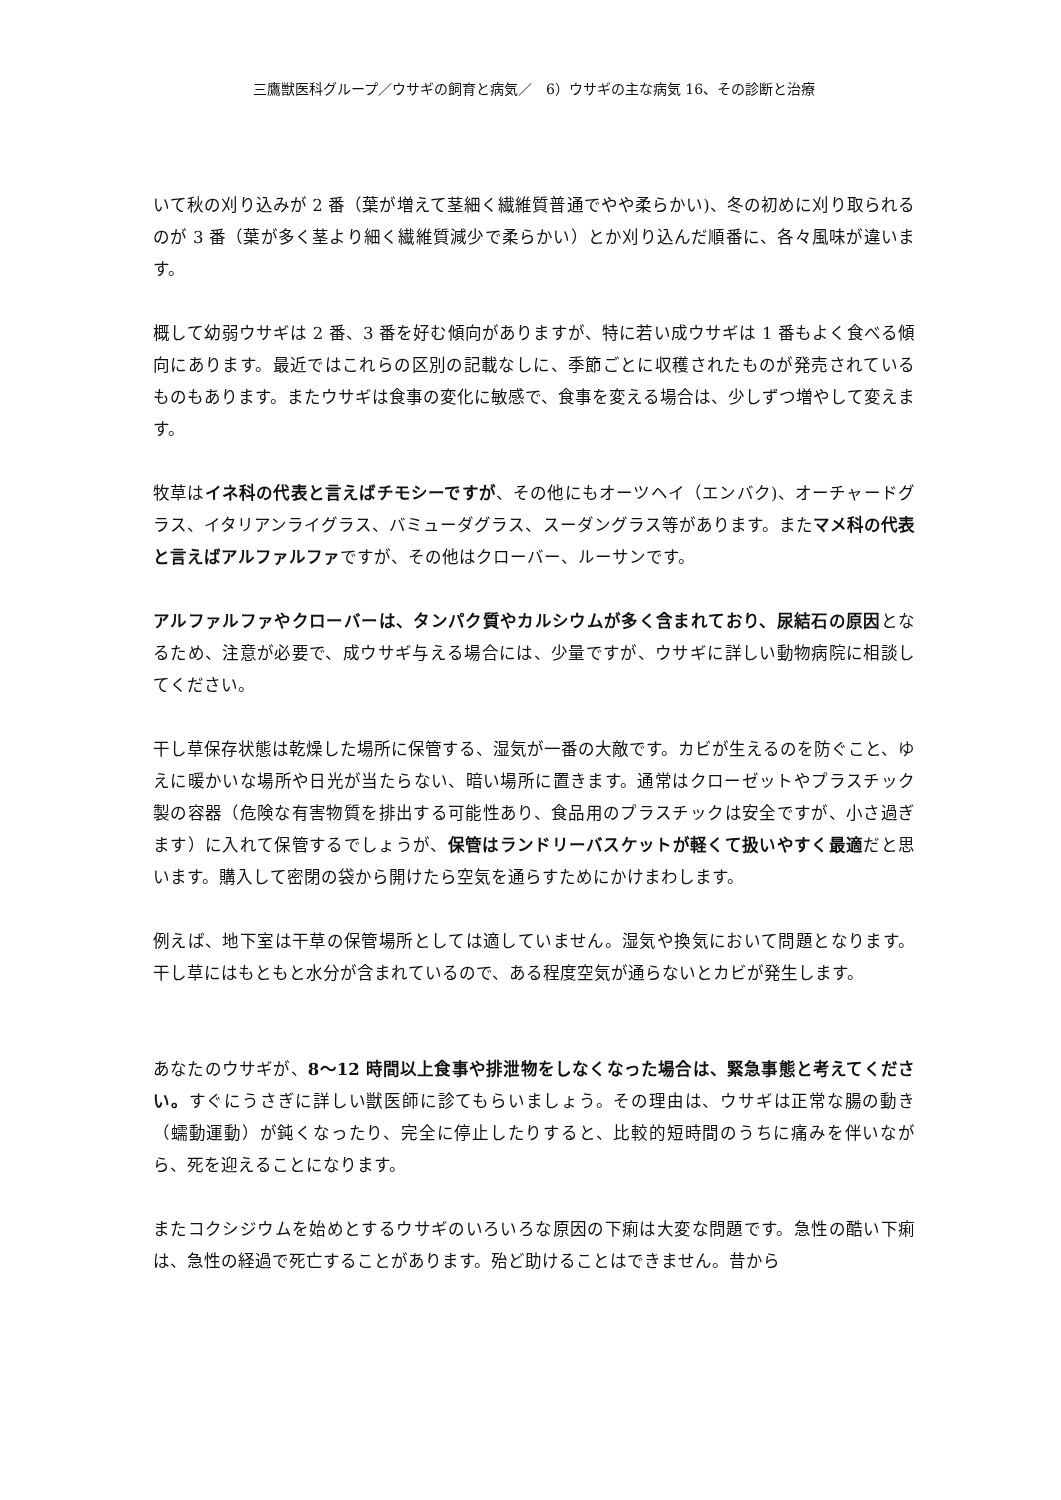三鷹獣医科グループ／ウサギの飼育と病気／　6）ウサギの主な病気 16、その診断と治療
いて秋の刈り込みが 2 番（葉が増えて茎細く繊維質普通でやや柔らかい)、冬の初めに刈り取られるのが 3 番（葉が多く茎より細く繊維質減少で柔らかい）とか刈り込んだ順番に、各々風味が違います。
概して幼弱ウサギは 2 番、3 番を好む傾向がありますが、特に若い成ウサギは 1 番もよく食べる傾向にあります。最近ではこれらの区別の記載なしに、季節ごとに収穫されたものが発売されているものもあります。またウサギは食事の変化に敏感で、食事を変える場合は、少しずつ増やして変えます。
牧草はイネ科の代表と言えばチモシーですが、その他にもオーツヘイ（エンバク)、オーチャードグラス、イタリアンライグラス、バミューダグラス、スーダングラス等があります。またマメ科の代表と言えばアルファルファですが、その他はクローバー、ルーサンです。
アルファルファやクローバーは、タンパク質やカルシウムが多く含まれており、尿結石の原因となるため、注意が必要で、成ウサギ与える場合には、少量ですが、ウサギに詳しい動物病院に相談してください。
干し草保存状態は乾燥した場所に保管する、湿気が一番の大敵です。カビが生えるのを防ぐこと、ゆえに暖かいな場所や日光が当たらない、暗い場所に置きます。通常はクローゼットやプラスチック製の容器（危険な有害物質を排出する可能性あり、食品用のプラスチックは安全ですが、小さ過ぎます）に入れて保管するでしょうが、保管はランドリーバスケットが軽くて扱いやすく最適だと思います。購入して密閉の袋から開けたら空気を通らすためにかけまわします。
例えば、地下室は干草の保管場所としては適していません。湿気や換気において問題となります。干し草にはもともと水分が含まれているので、ある程度空気が通らないとカビが発生します。
あなたのウサギが、8～12 時間以上食事や排泄物をしなくなった場合は、緊急事態と考えてください。すぐにうさぎに詳しい獣医師に診てもらいましょう。その理由は、ウサギは正常な腸の動き（蠕動運動）が鈍くなったり、完全に停止したりすると、比較的短時間のうちに痛みを伴いながら、死を迎えることになります。
またコクシジウムを始めとするウサギのいろいろな原因の下痢は大変な問題です。急性の酷い下痢は、急性の経過で死亡することがあります。殆ど助けることはできません。昔から